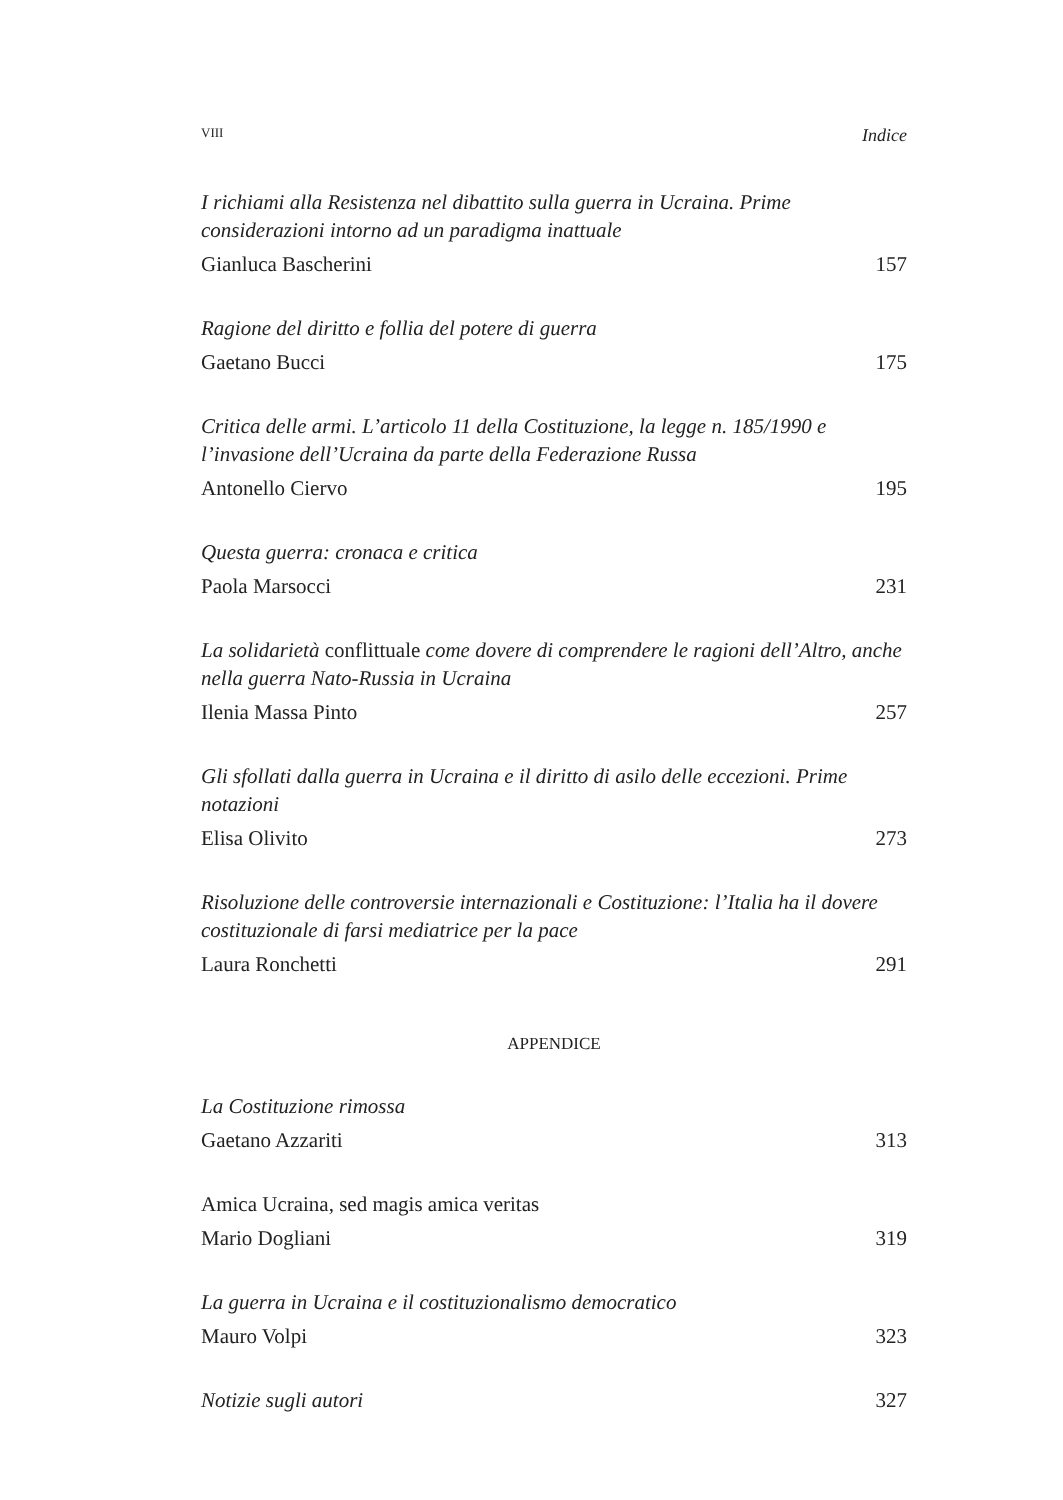VIII Indice
I richiami alla Resistenza nel dibattito sulla guerra in Ucraina. Prime considerazioni intorno ad un paradigma inattuale
Gianluca Bascherini 157
Ragione del diritto e follia del potere di guerra
Gaetano Bucci 175
Critica delle armi. L’articolo 11 della Costituzione, la legge n. 185/1990 e l’invasione dell’Ucraina da parte della Federazione Russa
Antonello Ciervo 195
Questa guerra: cronaca e critica
Paola Marsocci 231
La solidarietà conflittuale come dovere di comprendere le ragioni dell’Altro, anche nella guerra Nato-Russia in Ucraina
Ilenia Massa Pinto 257
Gli sfollati dalla guerra in Ucraina e il diritto di asilo delle eccezioni. Prime notazioni
Elisa Olivito 273
Risoluzione delle controversie internazionali e Costituzione: l’Italia ha il dovere costituzionale di farsi mediatrice per la pace
Laura Ronchetti 291
APPENDICE
La Costituzione rimossa
Gaetano Azzariti 313
Amica Ucraina, sed magis amica veritas
Mario Dogliani 319
La guerra in Ucraina e il costituzionalismo democratico
Mauro Volpi 323
Notizie sugli autori 327